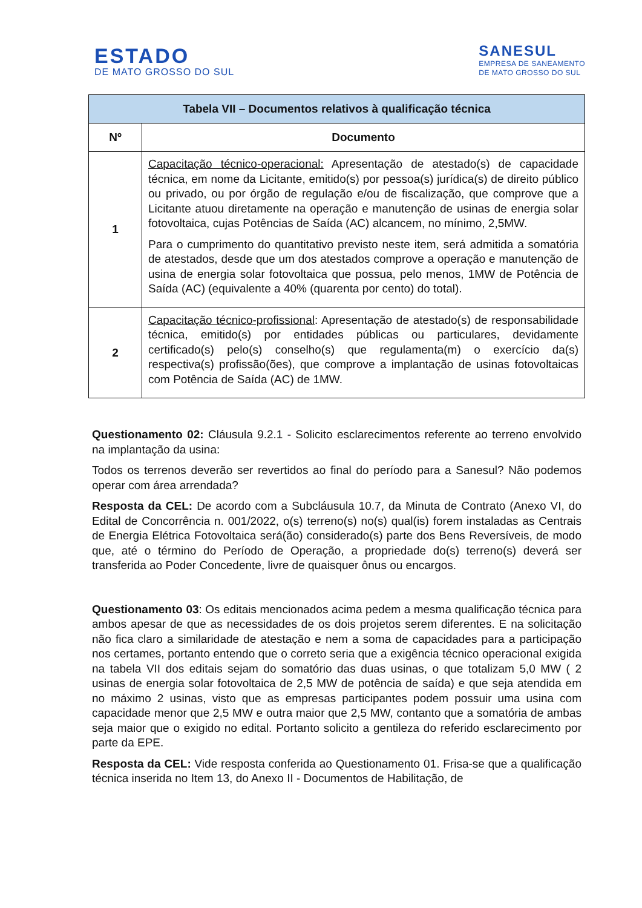ESTADO
DE MATO GROSSO DO SUL
SANESUL
EMPRESA DE SANEAMENTO
DE MATO GROSSO DO SUL
| Tabela VII – Documentos relativos à qualificação técnica | |
| --- | --- |
| Nº | Documento |
| 1 | Capacitação técnico-operacional: Apresentação de atestado(s) de capacidade técnica, em nome da Licitante, emitido(s) por pessoa(s) jurídica(s) de direito público ou privado, ou por órgão de regulação e/ou de fiscalização, que comprove que a Licitante atuou diretamente na operação e manutenção de usinas de energia solar fotovoltaica, cujas Potências de Saída (AC) alcancem, no mínimo, 2,5MW. Para o cumprimento do quantitativo previsto neste item, será admitida a somatória de atestados, desde que um dos atestados comprove a operação e manutenção de usina de energia solar fotovoltaica que possua, pelo menos, 1MW de Potência de Saída (AC) (equivalente a 40% (quarenta por cento) do total). |
| 2 | Capacitação técnico-profissional : Apresentação de atestado(s) de responsabilidade técnica, emitido(s) por entidades públicas ou particulares, devidamente certificado(s) pelo(s) conselho(s) que regulamenta(m) o exercício da(s) respectiva(s) profissão(ões), que comprove a implantação de usinas fotovoltaicas com Potência de Saída (AC) de 1MW. |
Questionamento 02: Cláusula 9.2.1 - Solicito esclarecimentos referente ao terreno envolvido na implantação da usina:
Todos os terrenos deverão ser revertidos ao final do período para a Sanesul? Não podemos operar com área arrendada?
Resposta da CEL: De acordo com a Subcláusula 10.7, da Minuta de Contrato (Anexo VI, do Edital de Concorrência n. 001/2022, o(s) terreno(s) no(s) qual(is) forem instaladas as Centrais de Energia Elétrica Fotovoltaica será(ão) considerado(s) parte dos Bens Reversíveis, de modo que, até o término do Período de Operação, a propriedade do(s) terreno(s) deverá ser transferida ao Poder Concedente, livre de quaisquer ônus ou encargos.
Questionamento 03: Os editais mencionados acima pedem a mesma qualificação técnica para ambos apesar de que as necessidades de os dois projetos serem diferentes. E na solicitação não fica claro a similaridade de atestação e nem a soma de capacidades para a participação nos certames, portanto entendo que o correto seria que a exigência técnico operacional exigida na tabela VII dos editais sejam do somatório das duas usinas, o que totalizam 5,0 MW ( 2 usinas de energia solar fotovoltaica de 2,5 MW de potência de saída) e que seja atendida em no máximo 2 usinas, visto que as empresas participantes podem possuir uma usina com capacidade menor que 2,5 MW e outra maior que 2,5 MW, contanto que a somatória de ambas seja maior que o exigido no edital. Portanto solicito a gentileza do referido esclarecimento por parte da EPE.
Resposta da CEL: Vide resposta conferida ao Questionamento 01. Frisa-se que a qualificação técnica inserida no Item 13, do Anexo II - Documentos de Habilitação, de